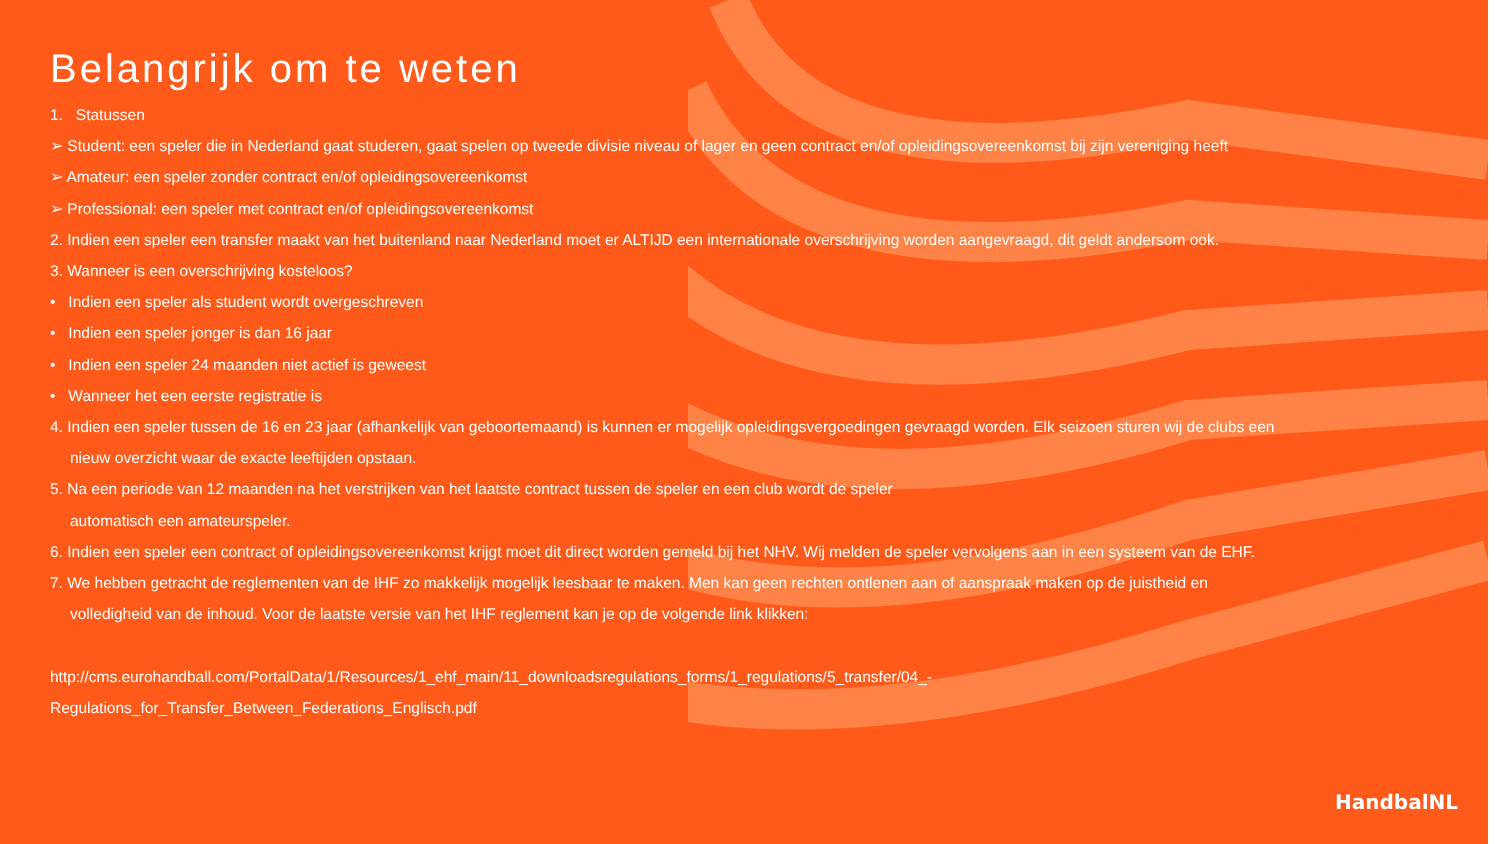Belangrijk om te weten
1. Statussen
➢ Student: een speler die in Nederland gaat studeren, gaat spelen op tweede divisie niveau of lager en geen contract en/of opleidingsovereenkomst bij zijn vereniging heeft
➢ Amateur: een speler zonder contract en/of opleidingsovereenkomst
➢ Professional: een speler met contract en/of opleidingsovereenkomst
2. Indien een speler een transfer maakt van het buitenland naar Nederland moet er ALTIJD een internationale overschrijving worden aangevraagd, dit geldt andersom ook.
3. Wanneer is een overschrijving kosteloos?
• Indien een speler als student wordt overgeschreven
• Indien een speler jonger is dan 16 jaar
• Indien een speler 24 maanden niet actief is geweest
• Wanneer het een eerste registratie is
4. Indien een speler tussen de 16 en 23 jaar (afhankelijk van geboortemaand) is kunnen er mogelijk opleidingsvergoedingen gevraagd worden. Elk seizoen sturen wij de clubs een
nieuw overzicht waar de exacte leeftijden opstaan.
5. Na een periode van 12 maanden na het verstrijken van het laatste contract tussen de speler en een club wordt de speler
automatisch een amateurspeler.
6. Indien een speler een contract of opleidingsovereenkomst krijgt moet dit direct worden gemeld bij het NHV. Wij melden de speler vervolgens aan in een systeem van de EHF.
7. We hebben getracht de reglementen van de IHF zo makkelijk mogelijk leesbaar te maken. Men kan geen rechten ontlenen aan of aanspraak maken op de juistheid en
volledigheid van de inhoud. Voor de laatste versie van het IHF reglement kan je op de volgende link klikken:
http://cms.eurohandball.com/PortalData/1/Resources/1_ehf_main/11_downloadsregulations_forms/1_regulations/5_transfer/04_-
Regulations_for_Transfer_Between_Federations_Englisch.pdf
HandbalNL